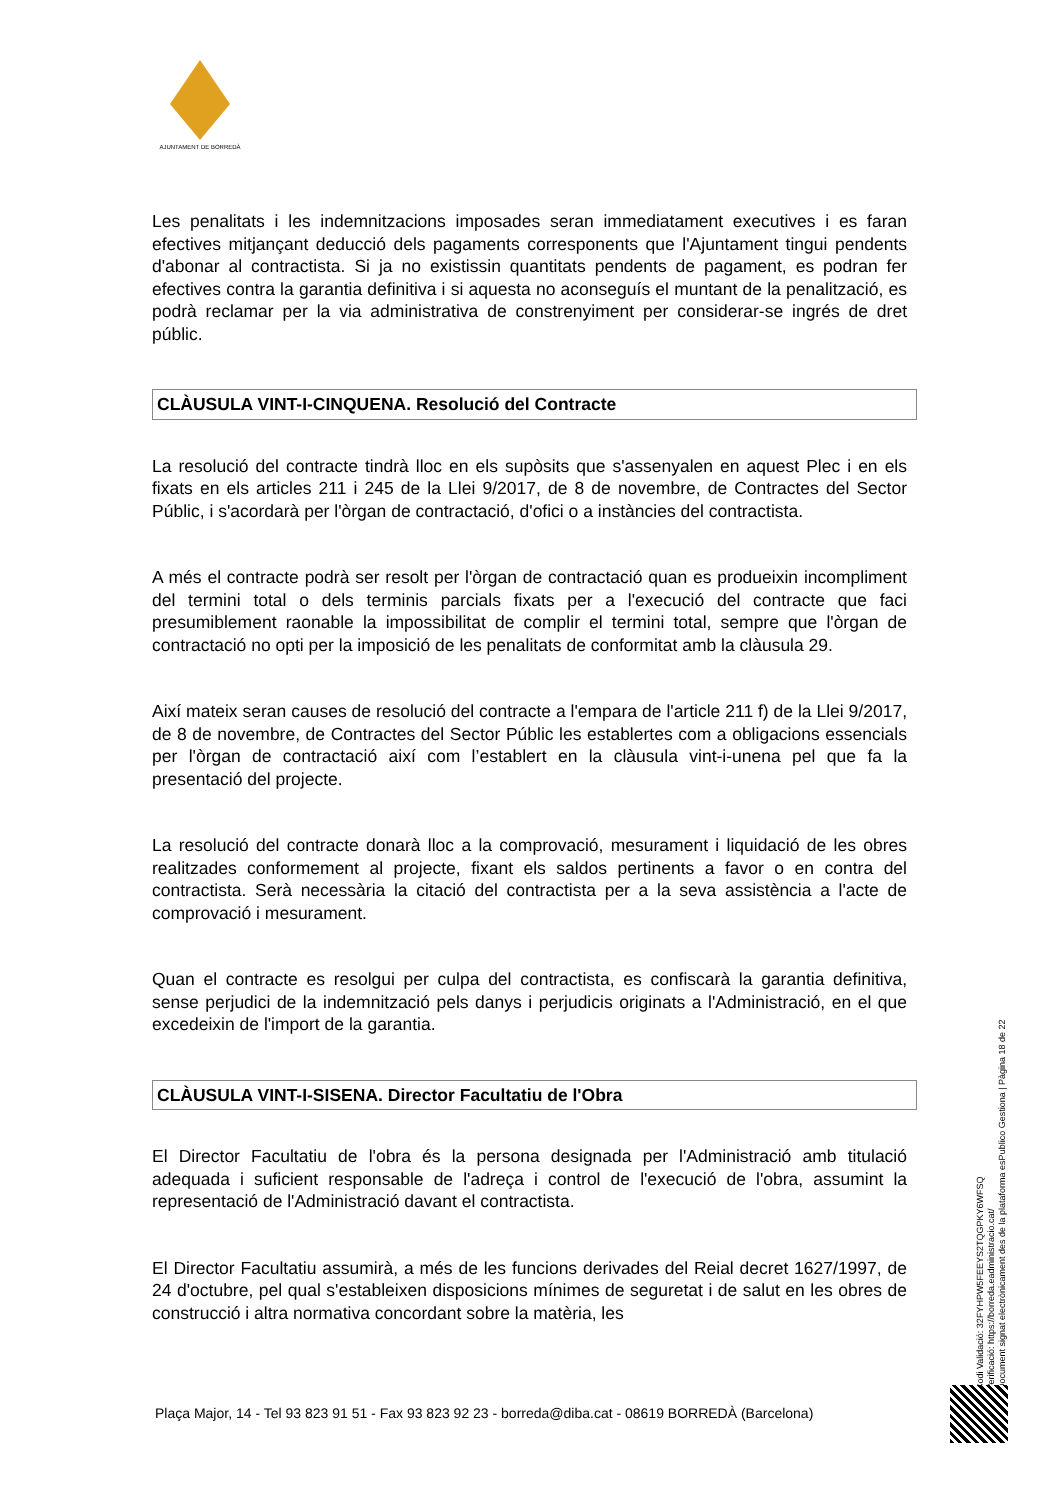AJUNTAMENT DE BORREDÀ
Les penalitats i les indemnitzacions imposades seran immediatament executives i es faran efectives mitjançant deducció dels pagaments corresponents que l'Ajuntament tingui pendents d'abonar al contractista. Si ja no existissin quantitats pendents de pagament, es podran fer efectives contra la garantia definitiva i si aquesta no aconseguís el muntant de la penalització, es podrà reclamar per la via administrativa de constrenyiment per considerar-se ingrés de dret públic.
CLÀUSULA VINT-I-CINQUENA. Resolució del Contracte
La resolució del contracte tindrà lloc en els supòsits que s'assenyalen en aquest Plec i en els fixats en els articles 211 i 245 de la Llei 9/2017, de 8 de novembre, de Contractes del Sector Públic, i s'acordarà per l'òrgan de contractació, d'ofici o a instàncies del contractista.
A més el contracte podrà ser resolt per l'òrgan de contractació quan es produeixin incompliment del termini total o dels terminis parcials fixats per a l'execució del contracte que faci presumiblement raonable la impossibilitat de complir el termini total, sempre que l'òrgan de contractació no opti per la imposició de les penalitats de conformitat amb la clàusula 29.
Així mateix seran causes de resolució del contracte a l'empara de l'article 211 f) de la Llei 9/2017, de 8 de novembre, de Contractes del Sector Públic les establertes com a obligacions essencials per l'òrgan de contractació així com l’establert en la clàusula vint-i-unena pel que fa la presentació del projecte.
La resolució del contracte donarà lloc a la comprovació, mesurament i liquidació de les obres realitzades conformement al projecte, fixant els saldos pertinents a favor o en contra del contractista. Serà necessària la citació del contractista per a la seva assistència a l'acte de comprovació i mesurament.
Quan el contracte es resolgui per culpa del contractista, es confiscarà la garantia definitiva, sense perjudici de la indemnització pels danys i perjudicis originats a l'Administració, en el que excedeixin de l'import de la garantia.
CLÀUSULA VINT-I-SISENA. Director Facultatiu de l'Obra
El Director Facultatiu de l'obra és la persona designada per l'Administració amb titulació adequada i suficient responsable de l'adreça i control de l'execució de l'obra, assumint la representació de l'Administració davant el contractista.
El Director Facultatiu assumirà, a més de les funcions derivades del Reial decret 1627/1997, de 24 d'octubre, pel qual s'estableixen disposicions mínimes de seguretat i de salut en les obres de construcció i altra normativa concordant sobre la matèria, les
Codi Validació: 32FYHPW5FEEYS2TQGPKY6WFSQ
Verificació: https://borreda.eadministracio.cat/
Document signat electrònicament des de la plataforma esPublico Gestiona | Pàgina 18 de 22
Plaça Major, 14 - Tel 93 823 91 51 - Fax 93 823 92 23 - borreda@diba.cat - 08619 BORREDÀ (Barcelona)